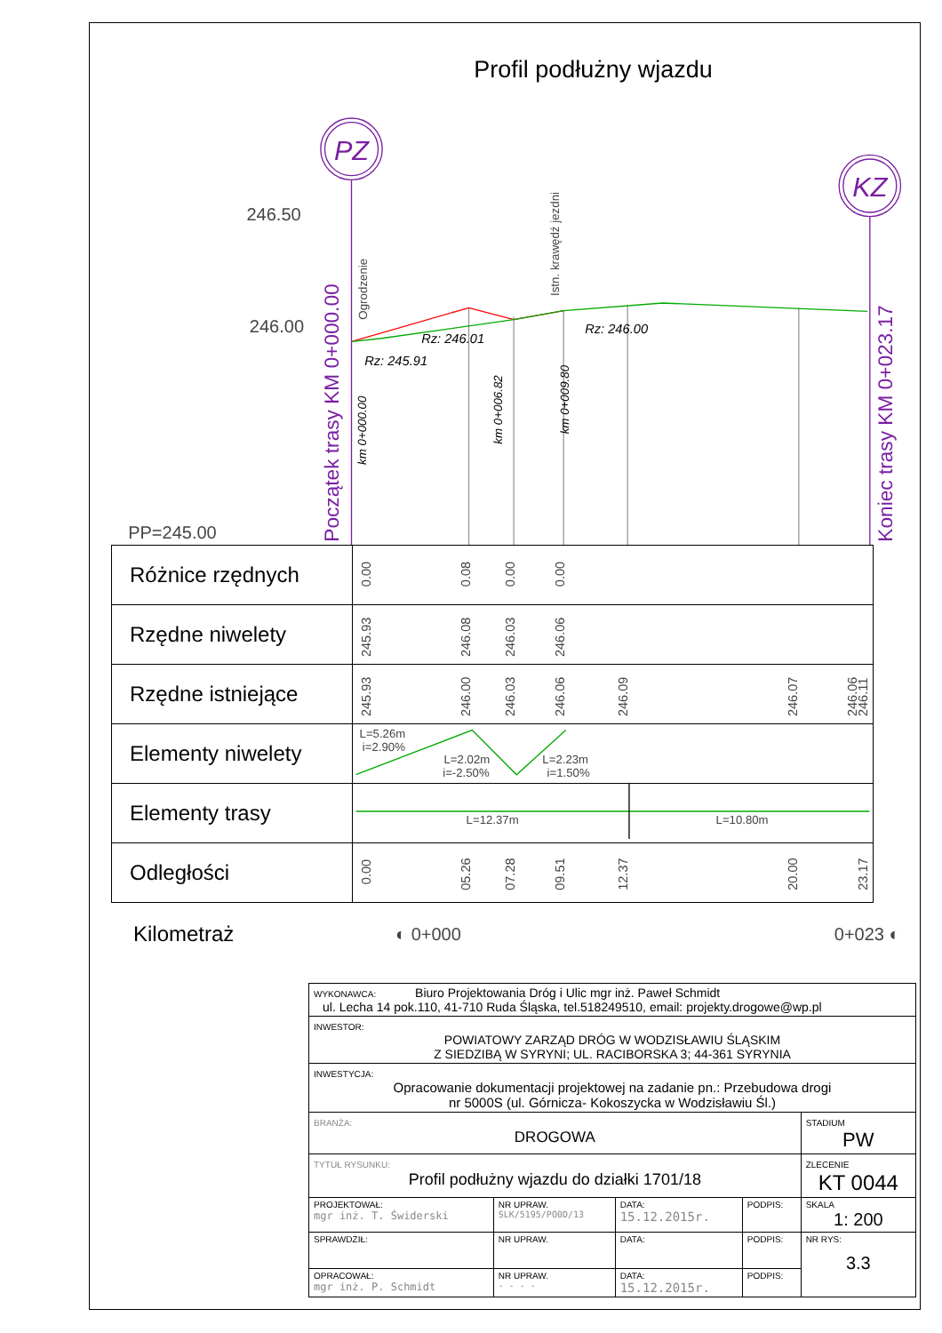Profil podłużny wjazdu
PZ
KZ
246.50
246.00
PP=245.00
Rz: 245.91
Rz: 246.01
Rz: 246.00
Początek trasy KM 0+000.00
Koniec trasy KM 0+023.17
Ogrodzenie
Istn. krawędź jezdni
km 0+000.00
km 0+006.82
km 0+009.80
| Różnice rzędnych | 0.00 0.08 0.00 0.00 |
| Rzędne niwelety | 245.93 246.08 246.03 246.06 |
| Rzędne istniejące | 245.93 246.00 246.03 246.06 246.09 246.07 246.06 246.11 |
| Elementy niwelety | L=5.26m i=2.90% L=2.02m i=-2.50% L=2.23m i=1.50% |
| Elementy trasy | L=12.37m L=10.80m |
| Odległości | 0.00 05.26 07.28 09.51 12.37 20.00 23.17 |
Kilometraż ◐ 0+000 0+023 ◐
| WYKONAWCA: Biuro Projektowania Dróg i Ulic mgr inż. Paweł Schmidt ul. Lecha 14 pok.110, 41-710 Ruda Śląska, tel.518249510, email: projekty.drogowe@wp.pl | | | | |
| INWESTOR: POWIATOWY ZARZĄD DRÓG W WODZISŁAWIU ŚLĄSKIM Z SIEDZIBĄ W SYRYNI; UL. RACIBORSKA 3; 44-361 SYRYNIA | | | | |
| INWESTYCJA: Opracowanie dokumentacji projektowej na zadanie pn.: Przebudowa drogi nr 5000S (ul. Górnicza- Kokoszycka w Wodzisławiu Śl.) | | | | |
| BRANŻA: DROGOWA | | | | STADIUM PW |
| TYTUŁ RYSUNKU: Profil podłużny wjazdu do działki 1701/18 | | | | ZLECENIE KT 0044 |
| PROJEKTOWAŁ: mgr inż. T. Świderski | NR UPRAW. SLK/5195/PO0D/13 | DATA: 15.12.2015r. | PODPIS: | SKALA 1: 200 |
| SPRAWDZIŁ: | NR UPRAW. | DATA: | PODPIS: | NR RYS: 3.3 |
| OPRACOWAŁ: mgr inż. P. Schmidt | NR UPRAW. - - - - | DATA: 15.12.2015r. | PODPIS: | |